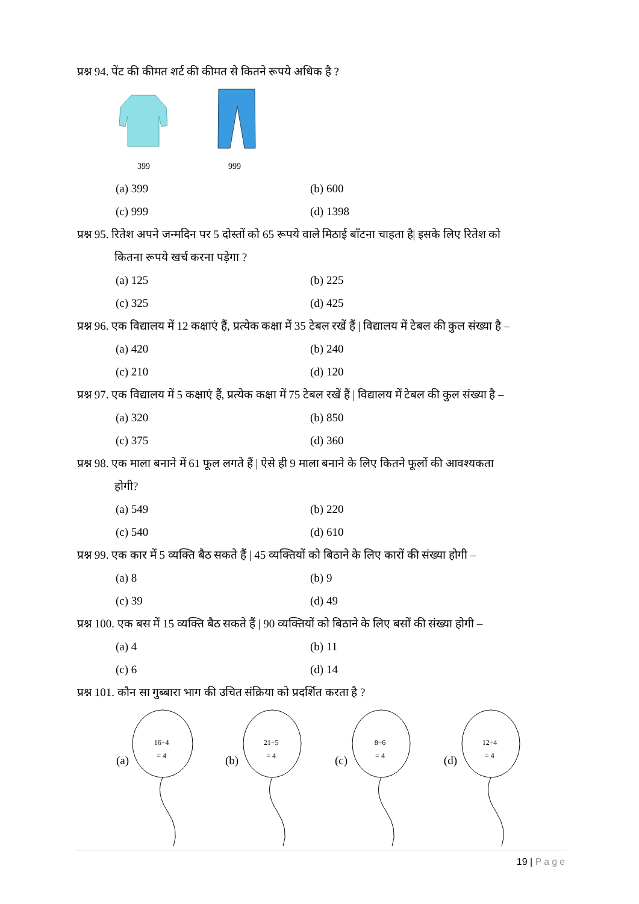प्रश्न 94. पेंट की कीमत शर्ट की कीमत से कितने रूपये अधिक है ?
399 999
(a) 399 (b) 600 (c) 999 (d) 1398
प्रश्न 95. रितेश अपने जन्मदिन पर 5 दोस्तों को 65 रूपये वाले मिठाई बाँटना चाहता है| इसके लिए रितेश को
कितना रूपये खर्च करना पड़ेगा ?
(a) 125 (b) 225 (c) 325 (d) 425
प्रश्न 96. एक विद्यालय में 12 कक्षाएं हैं, प्रत्येक कक्षा में 35 टेबल रखें हैं | विद्यालय में टेबल की कुल संख्या है –
(a) 420 (b) 240 (c) 210 (d) 120
प्रश्न 97. एक विद्यालय में 5 कक्षाएं हैं, प्रत्येक कक्षा में 75 टेबल रखें हैं | विद्यालय में टेबल की कुल संख्या है –
(a) 320 (b) 850 (c) 375 (d) 360
प्रश्न 98. एक माला बनाने में 61 फूल लगते हैं | ऐसे ही 9 माला बनाने के लिए कितने फूलों की आवश्यकता
होगी?
(a) 549 (b) 220 (c) 540 (d) 610
प्रश्न 99. एक कार में 5 व्यक्ति बैठ सकते हैं | 45 व्यक्तियों को बिठाने के लिए कारों की संख्या होगी –
(a) 8 (b) 9 (c) 39 (d) 49
प्रश्न 100. एक बस में 15 व्यक्ति बैठ सकते हैं | 90 व्यक्तियों को बिठाने के लिए बसों की संख्या होगी –
(a) 4 (b) 11 (c) 6 (d) 14
प्रश्न 101. कौन सा गुब्बारा भाग की उचित संक्रिया को प्रदर्शित करता है ?
(a)
16÷4
= 4
(b)
21÷5
= 4
(c)
8÷6
= 4
(d)
12÷4
= 4
19 | Page